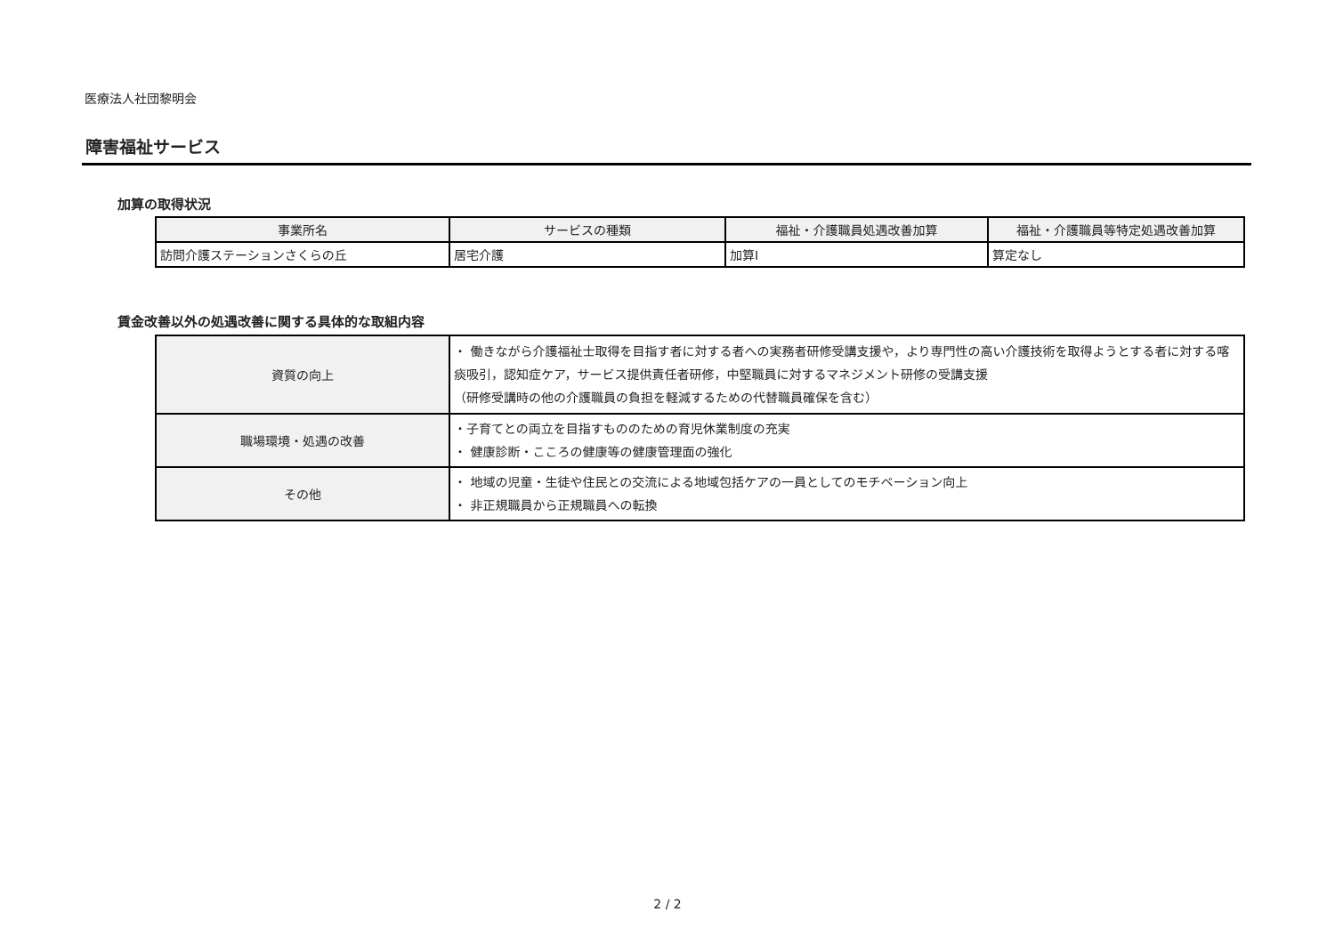医療法人社団黎明会
障害福祉サービス
加算の取得状況
| 事業所名 | サービスの種類 | 福祉・介護職員処遇改善加算 | 福祉・介護職員等特定処遇改善加算 |
| --- | --- | --- | --- |
| 訪問介護ステーションさくらの丘 | 居宅介護 | 加算Ⅰ | 算定なし |
賃金改善以外の処遇改善に関する具体的な取組内容
| 資質の向上 | ・ 働きながら介護福祉士取得を目指す者に対する者への実務者研修受講支援や，より専門性の高い介護技術を取得ようとする者に対する喀痰吸引，認知症ケア，サービス提供責任者研修，中堅職員に対するマネジメント研修の受講支援 （研修受講時の他の介護職員の負担を軽減するための代替職員確保を含む） |
| 職場環境・処遇の改善 | ・子育てとの両立を目指すもののための育児休業制度の充実 ・ 健康診断・こころの健康等の健康管理面の強化 |
| その他 | ・ 地域の児童・生徒や住民との交流による地域包括ケアの一員としてのモチベーション向上 ・ 非正規職員から正規職員への転換 |
2 / 2